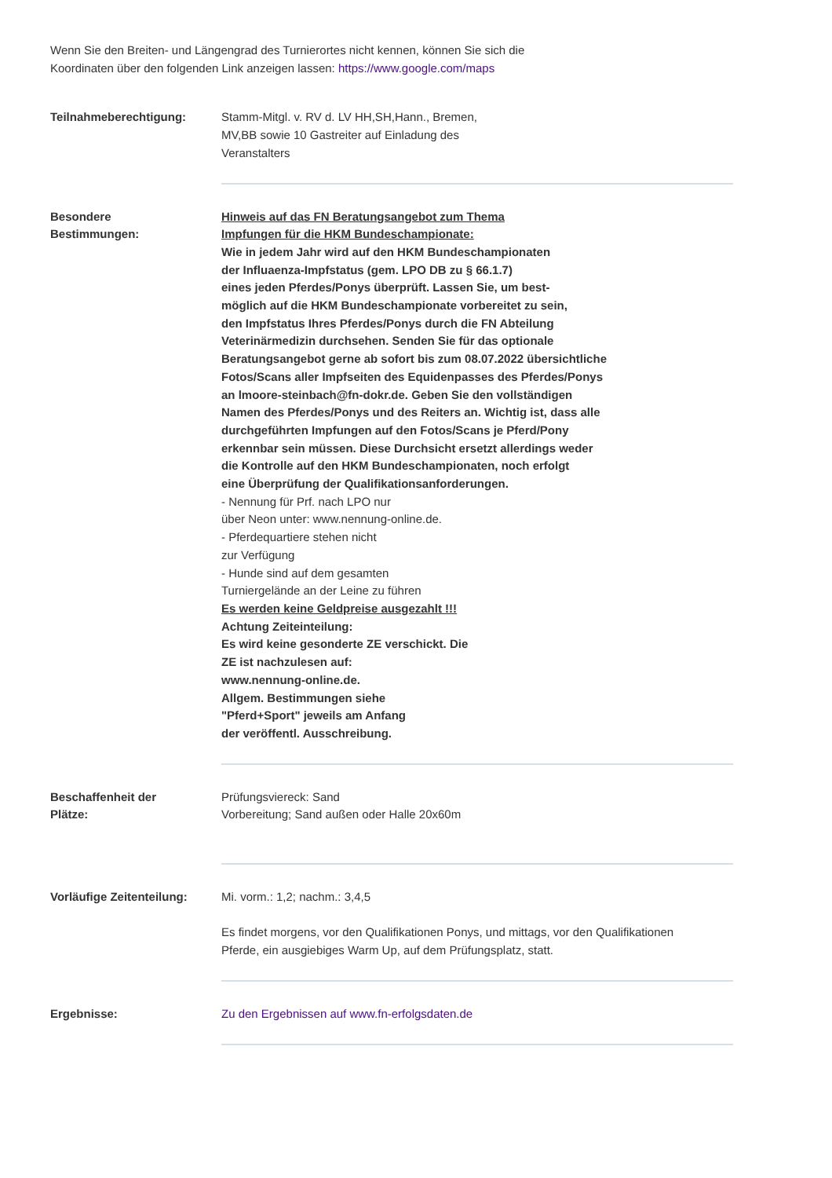Wenn Sie den Breiten- und Längengrad des Turnierortes nicht kennen, können Sie sich die
Koordinaten über den folgenden Link anzeigen lassen: https://www.google.com/maps
Teilnahmeberechtigung: Stamm-Mitgl. v. RV d. LV HH,SH,Hann., Bremen,
MV,BB sowie 10 Gastreiter auf Einladung des
Veranstalters
Besondere
Bestimmungen:
Hinweis auf das FN Beratungsangebot zum Thema
Impfungen für die HKM Bundeschampionate:
Wie in jedem Jahr wird auf den HKM Bundeschampionaten
der Influaenza-Impfstatus (gem. LPO DB zu § 66.1.7)
eines jeden Pferdes/Ponys überprüft. Lassen Sie, um best-
möglich auf die HKM Bundeschampionate vorbereitet zu sein,
den Impfstatus Ihres Pferdes/Ponys durch die FN Abteilung
Veterinärmedizin durchsehen. Senden Sie für das optionale
Beratungsangebot gerne ab sofort bis zum 08.07.2022 übersichtliche
Fotos/Scans aller Impfseiten des Equidenpasses des Pferdes/Ponys
an lmoore-steinbach@fn-dokr.de. Geben Sie den vollständigen
Namen des Pferdes/Ponys und des Reiters an. Wichtig ist, dass alle
durchgeführten Impfungen auf den Fotos/Scans je Pferd/Pony
erkennbar sein müssen. Diese Durchsicht ersetzt allerdings weder
die Kontrolle auf den HKM Bundeschampionaten, noch erfolgt
eine Überprüfung der Qualifikationsanforderungen.
- Nennung für Prf. nach LPO nur
über Neon unter: www.nennung-online.de.
- Pferdequartiere stehen nicht
zur Verfügung
- Hunde sind auf dem gesamten
Turniergelände an der Leine zu führen
Es werden keine Geldpreise ausgezahlt !!!
Achtung Zeiteinteilung:
Es wird keine gesonderte ZE verschickt. Die
ZE ist nachzulesen auf:
www.nennung-online.de.
Allgem. Bestimmungen siehe
"Pferd+Sport" jeweils am Anfang
der veröffentl. Ausschreibung.
Beschaffenheit der
Plätze:
Prüfungsviereck: Sand
Vorbereitung; Sand außen oder Halle 20x60m
Vorläufige Zeitenteilung:
Mi. vorm.: 1,2; nachm.: 3,4,5
Es findet morgens, vor den Qualifikationen Ponys, und mittags, vor den Qualifikationen
Pferde, ein ausgiebiges Warm Up, auf dem Prüfungsplatz, statt.
Ergebnisse: Zu den Ergebnissen auf www.fn-erfolgsdaten.de